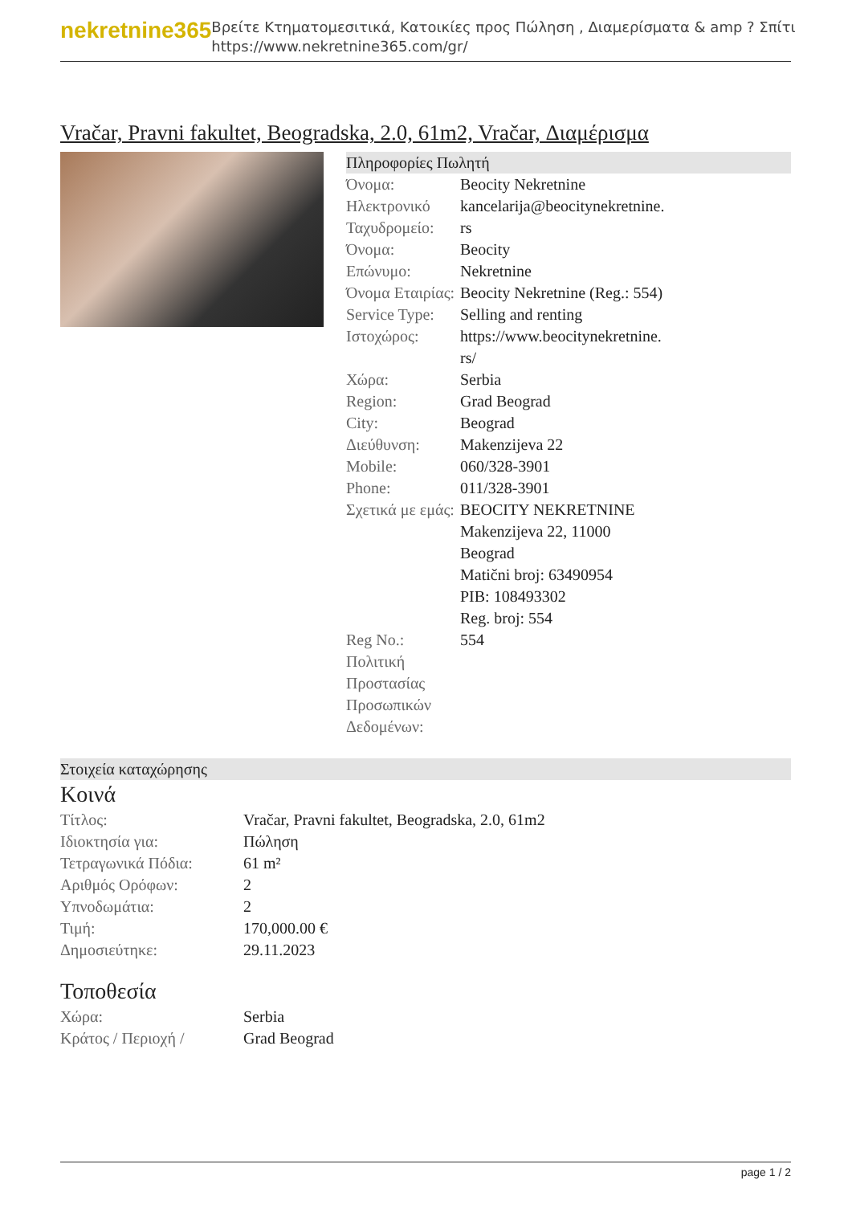nekretnine365
Βρείτε Κτηματομεσιτικά, Κατοικίες προς Πώληση , Διαμερίσματα & amp ? Σπίτι
https://www.nekretnine365.com/gr/
Vračar, Pravni fakultet, Beogradska, 2.0, 61m2, Vračar, Διαμέρισμα
Πληροφορίες Πωλητή
| Όνομα: | Beocity Nekretnine |
| Ηλεκτρονικό Ταχυδρομείο: | kancelarija@beocitynekretnine. rs |
| Όνομα: | Beocity |
| Επώνυμο: | Nekretnine |
| Όνομα Εταιρίας: | Beocity Nekretnine (Reg.: 554) |
| Service Type: | Selling and renting |
| Ιστοχώρος: | https://www.beocitynekretnine. rs/ |
| Χώρα: | Serbia |
| Region: | Grad Beograd |
| City: | Beograd |
| Διεύθυνση: | Makenzijeva 22 |
| Mobile: | 060/328-3901 |
| Phone: | 011/328-3901 |
| Σχετικά με εμάς: | BEOCITY NEKRETNINE Makenzijeva 22, 11000 Beograd Matični broj: 63490954 PIB: 108493302 Reg. broj: 554 |
| Reg No.: | 554 |
| Πολιτική Προστασίας Προσωπικών Δεδομένων: | |
Στοιχεία καταχώρησης
Κοινά
| Τίτλος: | Vračar, Pravni fakultet, Beogradska, 2.0, 61m2 |
| Ιδιοκτησία για: | Πώληση |
| Τετραγωνικά Πόδια: | 61 m² |
| Αριθμός Ορόφων: | 2 |
| Υπνοδωμάτια: | 2 |
| Τιμή: | 170,000.00 € |
| Δημοσιεύτηκε: | 29.11.2023 |
Τοποθεσία
| Χώρα: | Serbia |
| Κράτος / Περιοχή / | Grad Beograd |
page 1 / 2